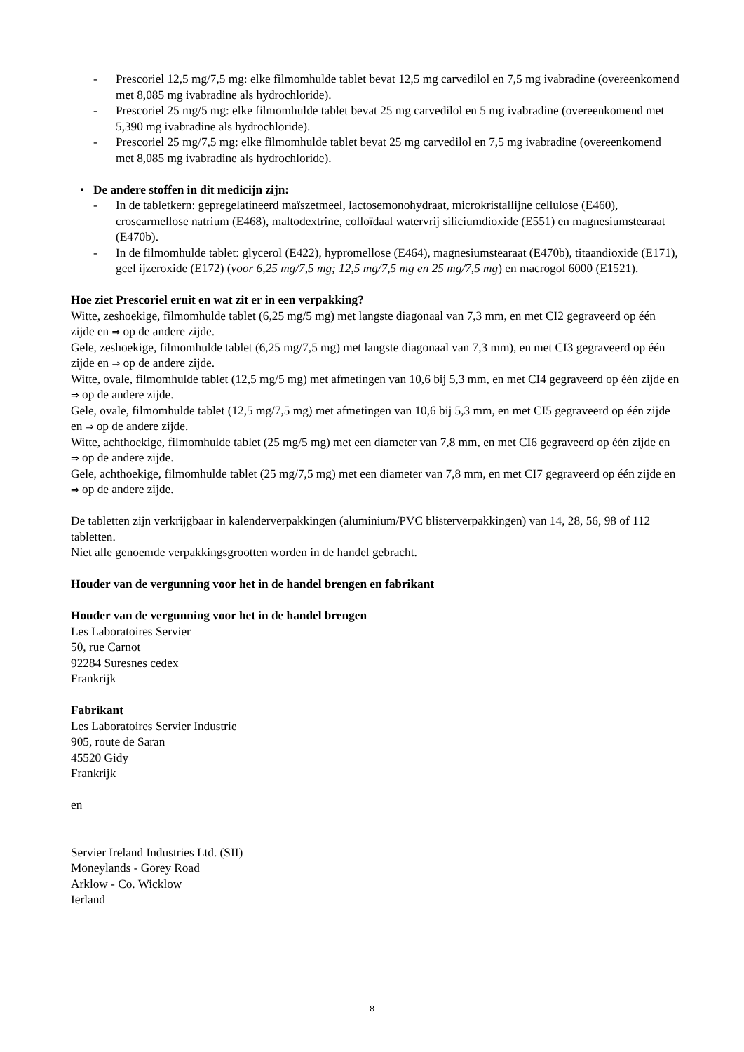- Prescoriel 12,5 mg/7,5 mg: elke filmomhulde tablet bevat 12,5 mg carvedilol en 7,5 mg ivabradine (overeenkomend met 8,085 mg ivabradine als hydrochloride).
- Prescoriel 25 mg/5 mg: elke filmomhulde tablet bevat 25 mg carvedilol en 5 mg ivabradine (overeenkomend met 5,390 mg ivabradine als hydrochloride).
- Prescoriel 25 mg/7,5 mg: elke filmomhulde tablet bevat 25 mg carvedilol en 7,5 mg ivabradine (overeenkomend met 8,085 mg ivabradine als hydrochloride).
• De andere stoffen in dit medicijn zijn:
- In de tabletkern: gepregelatineerd maïszetmeel, lactosemonohydraat, microkristallijne cellulose (E460), croscarmellose natrium (E468), maltodextrine, colloïdaal watervrij siliciumdioxide (E551) en magnesiumstearaat (E470b).
- In de filmomhulde tablet: glycerol (E422), hypromellose (E464), magnesiumstearaat (E470b), titaandioxide (E171), geel ijzeroxide (E172) (voor 6,25 mg/7,5 mg; 12,5 mg/7,5 mg en 25 mg/7,5 mg) en macrogol 6000 (E1521).
Hoe ziet Prescoriel eruit en wat zit er in een verpakking?
Witte, zeshoekige, filmomhulde tablet (6,25 mg/5 mg) met langste diagonaal van 7,3 mm, en met CI2 gegraveerd op één zijde en ⇒ op de andere zijde.
Gele, zeshoekige, filmomhulde tablet (6,25 mg/7,5 mg) met langste diagonaal van 7,3 mm), en met CI3 gegraveerd op één zijde en ⇒ op de andere zijde.
Witte, ovale, filmomhulde tablet (12,5 mg/5 mg) met afmetingen van 10,6 bij 5,3 mm, en met CI4 gegraveerd op één zijde en ⇒ op de andere zijde.
Gele, ovale, filmomhulde tablet (12,5 mg/7,5 mg) met afmetingen van 10,6 bij 5,3 mm, en met CI5 gegraveerd op één zijde en ⇒ op de andere zijde.
Witte, achthoekige, filmomhulde tablet (25 mg/5 mg) met een diameter van 7,8 mm, en met CI6 gegraveerd op één zijde en ⇒ op de andere zijde.
Gele, achthoekige, filmomhulde tablet (25 mg/7,5 mg) met een diameter van 7,8 mm, en met CI7 gegraveerd op één zijde en ⇒ op de andere zijde.
De tabletten zijn verkrijgbaar in kalenderverpakkingen (aluminium/PVC blisterverpakkingen) van 14, 28, 56, 98 of 112 tabletten.
Niet alle genoemde verpakkingsgrootten worden in de handel gebracht.
Houder van de vergunning voor het in de handel brengen en fabrikant
Houder van de vergunning voor het in de handel brengen
Les Laboratoires Servier
50, rue Carnot
92284 Suresnes cedex
Frankrijk
Fabrikant
Les Laboratoires Servier Industrie
905, route de Saran
45520 Gidy
Frankrijk
en
Servier Ireland Industries Ltd. (SII)
Moneylands - Gorey Road
Arklow - Co. Wicklow
Ierland
8